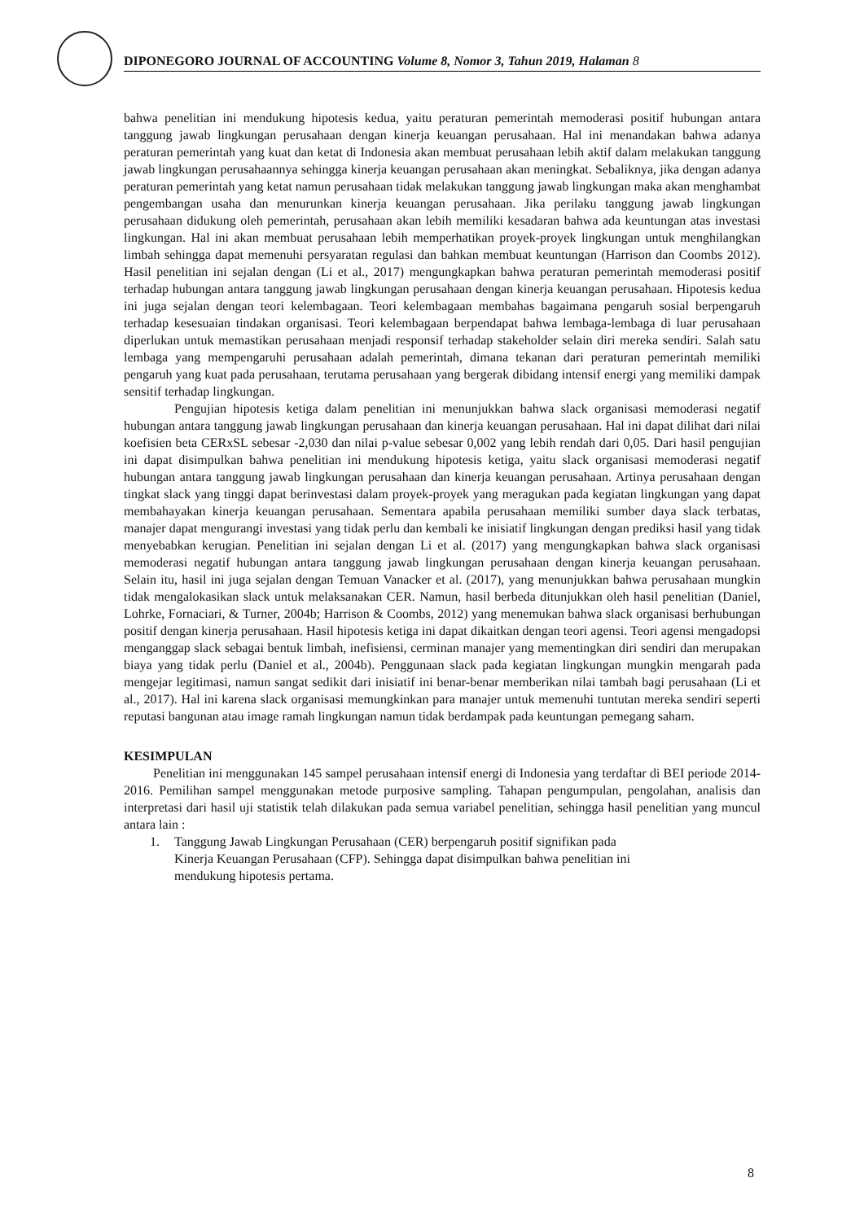DIPONEGORO JOURNAL OF ACCOUNTING Volume 8, Nomor 3, Tahun 2019, Halaman 8
bahwa penelitian ini mendukung hipotesis kedua, yaitu peraturan pemerintah memoderasi positif hubungan antara tanggung jawab lingkungan perusahaan dengan kinerja keuangan perusahaan. Hal ini menandakan bahwa adanya peraturan pemerintah yang kuat dan ketat di Indonesia akan membuat perusahaan lebih aktif dalam melakukan tanggung jawab lingkungan perusahaannya sehingga kinerja keuangan perusahaan akan meningkat. Sebaliknya, jika dengan adanya peraturan pemerintah yang ketat namun perusahaan tidak melakukan tanggung jawab lingkungan maka akan menghambat pengembangan usaha dan menurunkan kinerja keuangan perusahaan. Jika perilaku tanggung jawab lingkungan perusahaan didukung oleh pemerintah, perusahaan akan lebih memiliki kesadaran bahwa ada keuntungan atas investasi lingkungan. Hal ini akan membuat perusahaan lebih memperhatikan proyek-proyek lingkungan untuk menghilangkan limbah sehingga dapat memenuhi persyaratan regulasi dan bahkan membuat keuntungan (Harrison dan Coombs 2012). Hasil penelitian ini sejalan dengan (Li et al., 2017) mengungkapkan bahwa peraturan pemerintah memoderasi positif terhadap hubungan antara tanggung jawab lingkungan perusahaan dengan kinerja keuangan perusahaan. Hipotesis kedua ini juga sejalan dengan teori kelembagaan. Teori kelembagaan membahas bagaimana pengaruh sosial berpengaruh terhadap kesesuaian tindakan organisasi. Teori kelembagaan berpendapat bahwa lembaga-lembaga di luar perusahaan diperlukan untuk memastikan perusahaan menjadi responsif terhadap stakeholder selain diri mereka sendiri. Salah satu lembaga yang mempengaruhi perusahaan adalah pemerintah, dimana tekanan dari peraturan pemerintah memiliki pengaruh yang kuat pada perusahaan, terutama perusahaan yang bergerak dibidang intensif energi yang memiliki dampak sensitif terhadap lingkungan.
Pengujian hipotesis ketiga dalam penelitian ini menunjukkan bahwa slack organisasi memoderasi negatif hubungan antara tanggung jawab lingkungan perusahaan dan kinerja keuangan perusahaan. Hal ini dapat dilihat dari nilai koefisien beta CERxSL sebesar -2,030 dan nilai p-value sebesar 0,002 yang lebih rendah dari 0,05. Dari hasil pengujian ini dapat disimpulkan bahwa penelitian ini mendukung hipotesis ketiga, yaitu slack organisasi memoderasi negatif hubungan antara tanggung jawab lingkungan perusahaan dan kinerja keuangan perusahaan. Artinya perusahaan dengan tingkat slack yang tinggi dapat berinvestasi dalam proyek-proyek yang meragukan pada kegiatan lingkungan yang dapat membahayakan kinerja keuangan perusahaan. Sementara apabila perusahaan memiliki sumber daya slack terbatas, manajer dapat mengurangi investasi yang tidak perlu dan kembali ke inisiatif lingkungan dengan prediksi hasil yang tidak menyebabkan kerugian. Penelitian ini sejalan dengan Li et al. (2017) yang mengungkapkan bahwa slack organisasi memoderasi negatif hubungan antara tanggung jawab lingkungan perusahaan dengan kinerja keuangan perusahaan. Selain itu, hasil ini juga sejalan dengan Temuan Vanacker et al. (2017), yang menunjukkan bahwa perusahaan mungkin tidak mengalokasikan slack untuk melaksanakan CER. Namun, hasil berbeda ditunjukkan oleh hasil penelitian (Daniel, Lohrke, Fornaciari, & Turner, 2004b; Harrison & Coombs, 2012) yang menemukan bahwa slack organisasi berhubungan positif dengan kinerja perusahaan. Hasil hipotesis ketiga ini dapat dikaitkan dengan teori agensi. Teori agensi mengadopsi menganggap slack sebagai bentuk limbah, inefisiensi, cerminan manajer yang mementingkan diri sendiri dan merupakan biaya yang tidak perlu (Daniel et al., 2004b). Penggunaan slack pada kegiatan lingkungan mungkin mengarah pada mengejar legitimasi, namun sangat sedikit dari inisiatif ini benar-benar memberikan nilai tambah bagi perusahaan (Li et al., 2017). Hal ini karena slack organisasi memungkinkan para manajer untuk memenuhi tuntutan mereka sendiri seperti reputasi bangunan atau image ramah lingkungan namun tidak berdampak pada keuntungan pemegang saham.
KESIMPULAN
Penelitian ini menggunakan 145 sampel perusahaan intensif energi di Indonesia yang terdaftar di BEI periode 2014-2016. Pemilihan sampel menggunakan metode purposive sampling. Tahapan pengumpulan, pengolahan, analisis dan interpretasi dari hasil uji statistik telah dilakukan pada semua variabel penelitian, sehingga hasil penelitian yang muncul antara lain :
1. Tanggung Jawab Lingkungan Perusahaan (CER) berpengaruh positif signifikan pada
Kinerja Keuangan Perusahaan (CFP). Sehingga dapat disimpulkan bahwa penelitian ini
mendukung hipotesis pertama.
8